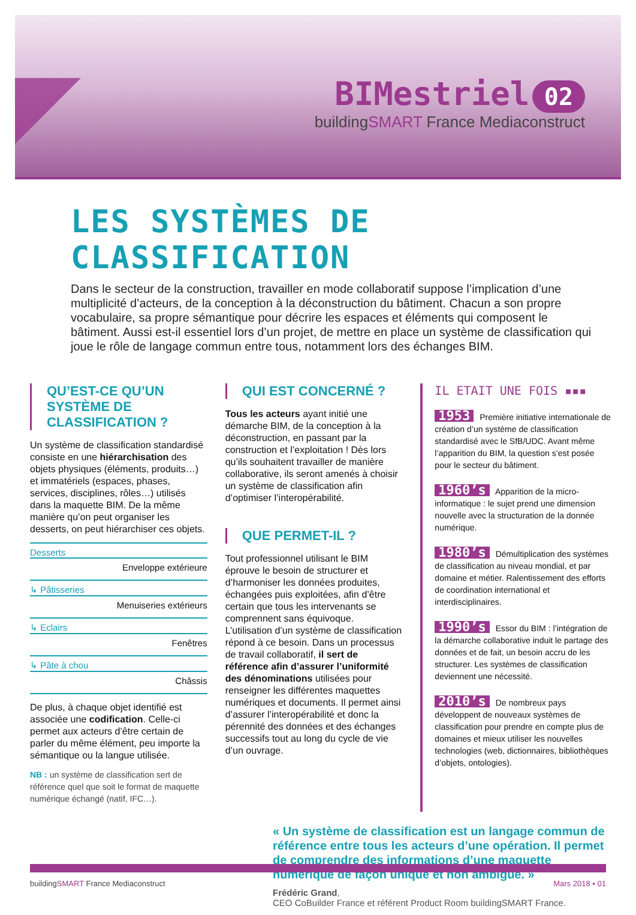BIMestriel 02
buildingSMART France Mediaconstruct
LES SYSTÈMES DE CLASSIFICATION
Dans le secteur de la construction, travailler en mode collaboratif suppose l’implication d’une multiplicité d’acteurs, de la conception à la déconstruction du bâtiment. Chacun a son propre vocabulaire, sa propre sémantique pour décrire les espaces et éléments qui composent le bâtiment. Aussi est-il essentiel lors d’un projet, de mettre en place un système de classification qui joue le rôle de langage commun entre tous, notamment lors des échanges BIM.
QU’EST-CE QU’UN SYSTÈME DE CLASSIFICATION ?
Un système de classification standardisé consiste en une hiérarchisation des objets physiques (éléments, produits…) et immatériels (espaces, phases, services, disciplines, rôles…) utilisés dans la maquette BIM. De la même manière qu’on peut organiser les desserts, on peut hiérarchiser ces objets.
Desserts
Enveloppe extérieure
↳ Pâtisseries
Menuiseries extérieurs
↳ Eclairs
Fenêtres
↳ Pâte à chou
Châssis
De plus, à chaque objet identifié est associée une codification. Celle-ci permet aux acteurs d’être certain de parler du même élément, peu importe la sémantique ou la langue utilisée.
NB : un système de classification sert de référence quel que soit le format de maquette numérique échangé (natif, IFC…).
QUI EST CONCERNÉ ?
Tous les acteurs ayant initié une démarche BIM, de la conception à la déconstruction, en passant par la construction et l’exploitation ! Dès lors qu’ils souhaitent travailler de manière collaborative, ils seront amenés à choisir un système de classification afin d’optimiser l’interopérabilité.
QUE PERMET-IL ?
Tout professionnel utilisant le BIM éprouve le besoin de structurer et d’harmoniser les données produites, échangées puis exploitées, afin d’être certain que tous les intervenants se comprennent sans équivoque. L’utilisation d’un système de classification répond à ce besoin. Dans un processus de travail collaboratif, il sert de référence afin d’assurer l’uniformité des dénominations utilisées pour renseigner les différentes maquettes numériques et documents. Il permet ainsi d’assurer l’interopérabilité et donc la pérennité des données et des échanges successifs tout au long du cycle de vie d’un ouvrage.
IL ETAIT UNE FOIS ▪▪▪
1953 Première initiative internationale de création d’un système de classification standardisé avec le SfB/UDC. Avant même l’apparition du BIM, la question s’est posée pour le secteur du bâtiment.
1960’s Apparition de la micro-informatique : le sujet prend une dimension nouvelle avec la structuration de la donnée numérique.
1980’s Démultiplication des systèmes de classification au niveau mondial, et par domaine et métier. Ralentissement des efforts de coordination international et interdisciplinaires.
1990’s Essor du BIM : l’intégration de la démarche collaborative induit le partage des données et de fait, un besoin accru de les structurer. Les systèmes de classification deviennent une nécessité.
2010’s De nombreux pays développent de nouveaux systèmes de classification pour prendre en compte plus de domaines et mieux utiliser les nouvelles technologies (web, dictionnaires, bibliothèques d’objets, ontologies).
« Un système de classification est un langage commun de référence entre tous les acteurs d’une opération. Il permet de comprendre des informations d’une maquette numérique de façon unique et non ambigüe. »
Frédéric Grand,
CEO CoBuilder France et référent Product Room buildingSMART France.
buildingSMART France Mediaconstruct Mars 2018 ▪ 01